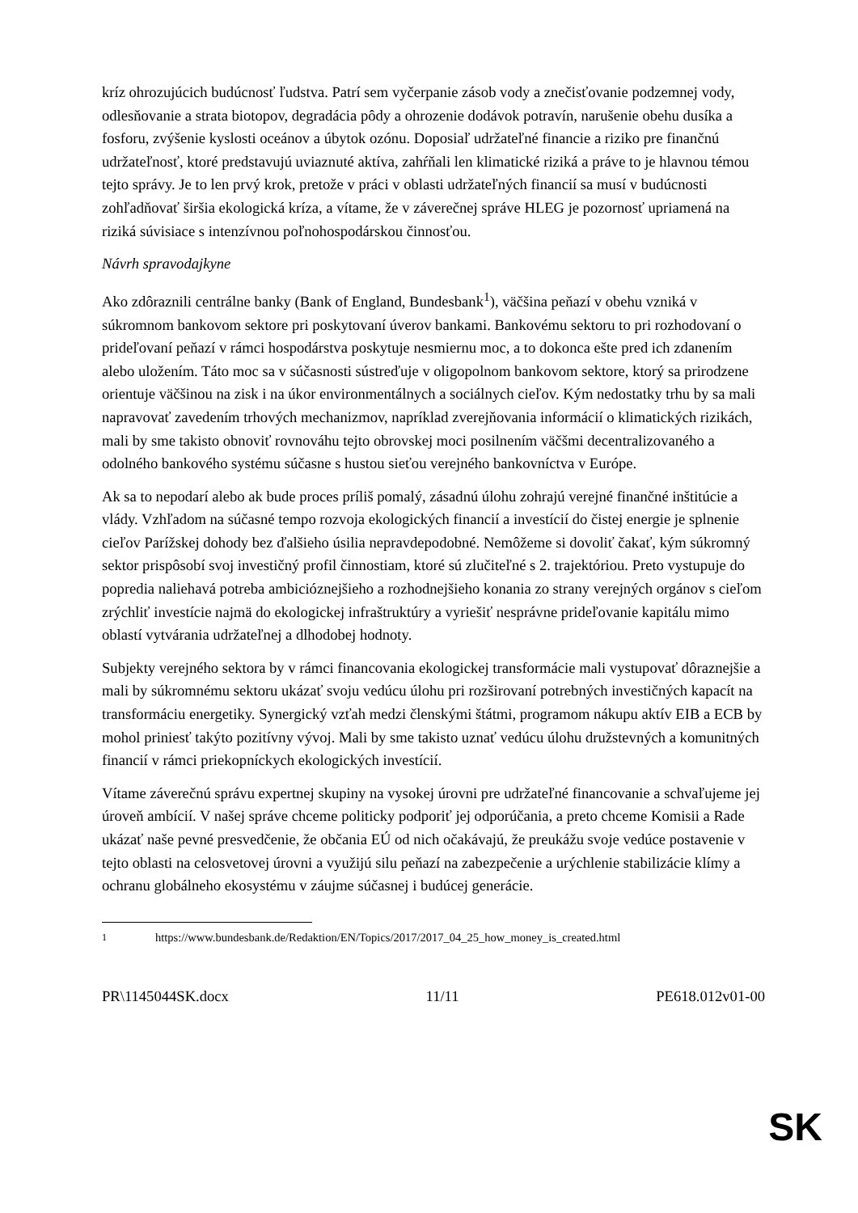kríz ohrozujúcich budúcnosť ľudstva. Patrí sem vyčerpanie zásob vody a znečisťovanie podzemnej vody, odlesňovanie a strata biotopov, degradácia pôdy a ohrozenie dodávok potravín, narušenie obehu dusíka a fosforu, zvýšenie kyslosti oceánov a úbytok ozónu. Doposiaľ udržateľné financie a riziko pre finančnú udržateľnosť, ktoré predstavujú uviaznuté aktíva, zahŕňali len klimatické riziká a práve to je hlavnou témou tejto správy. Je to len prvý krok, pretože v práci v oblasti udržateľných financií sa musí v budúcnosti zohľadňovať širšia ekologická kríza, a vítame, že v záverečnej správe HLEG je pozornosť upriamená na riziká súvisiace s intenzívnou poľnohospodárskou činnosťou.
Návrh spravodajkyne
Ako zdôraznili centrálne banky (Bank of England, Bundesbank<sup>1</sup>), väčšina peňazí v obehu vzniká v súkromnom bankovom sektore pri poskytovaní úverov bankami. Bankovému sektoru to pri rozhodovaní o prideľovaní peňazí v rámci hospodárstva poskytuje nesmiernu moc, a to dokonca ešte pred ich zdanením alebo uložením. Táto moc sa v súčasnosti sústreďuje v oligopolnom bankovom sektore, ktorý sa prirodzene orientuje väčšinou na zisk i na úkor environmentálnych a sociálnych cieľov. Kým nedostatky trhu by sa mali napravovať zavedením trhových mechanizmov, napríklad zverejňovania informácií o klimatických rizikách, mali by sme takisto obnoviť rovnováhu tejto obrovskej moci posilnením väčšmi decentralizovaného a odolného bankového systému súčasne s hustou sieťou verejného bankovníctva v Európe.
Ak sa to nepodarí alebo ak bude proces príliš pomalý, zásadnú úlohu zohrajú verejné finančné inštitúcie a vlády. Vzhľadom na súčasné tempo rozvoja ekologických financií a investícií do čistej energie je splnenie cieľov Parížskej dohody bez ďalšieho úsilia nepravdepodobné. Nemôžeme si dovoliť čakať, kým súkromný sektor prispôsobí svoj investičný profil činnostiam, ktoré sú zlučiteľné s 2. trajektóriou. Preto vystupuje do popredia naliehavá potreba ambicióznejšieho a rozhodnejšieho konania zo strany verejných orgánov s cieľom zrýchliť investície najmä do ekologickej infraštruktúry a vyriešiť nesprávne prideľovanie kapitálu mimo oblastí vytvárania udržateľnej a dlhodobej hodnoty.
Subjekty verejného sektora by v rámci financovania ekologickej transformácie mali vystupovať dôraznejšie a mali by súkromnému sektoru ukázať svoju vedúcu úlohu pri rozširovaní potrebných investičných kapacít na transformáciu energetiky. Synergický vzťah medzi členskými štátmi, programom nákupu aktív EIB a ECB by mohol priniesť takýto pozitívny vývoj. Mali by sme takisto uznať vedúcu úlohu družstevných a komunitných financií v rámci priekopníckych ekologických investícií.
Vítame záverečnú správu expertnej skupiny na vysokej úrovni pre udržateľné financovanie a schvaľujeme jej úroveň ambícií. V našej správe chceme politicky podporiť jej odporúčania, a preto chceme Komisii a Rade ukázať naše pevné presvedčenie, že občania EÚ od nich očakávajú, že preukážu svoje vedúce postavenie v tejto oblasti na celosvetovej úrovni a využijú silu peňazí na zabezpečenie a urýchlenie stabilizácie klímy a ochranu globálneho ekosystému v záujme súčasnej i budúcej generácie.
<sup>1</sup> https://www.bundesbank.de/Redaktion/EN/Topics/2017/2017_04_25_how_money_is_created.html
PR\1145044SK.docx 11/11 PE618.012v01-00
SK